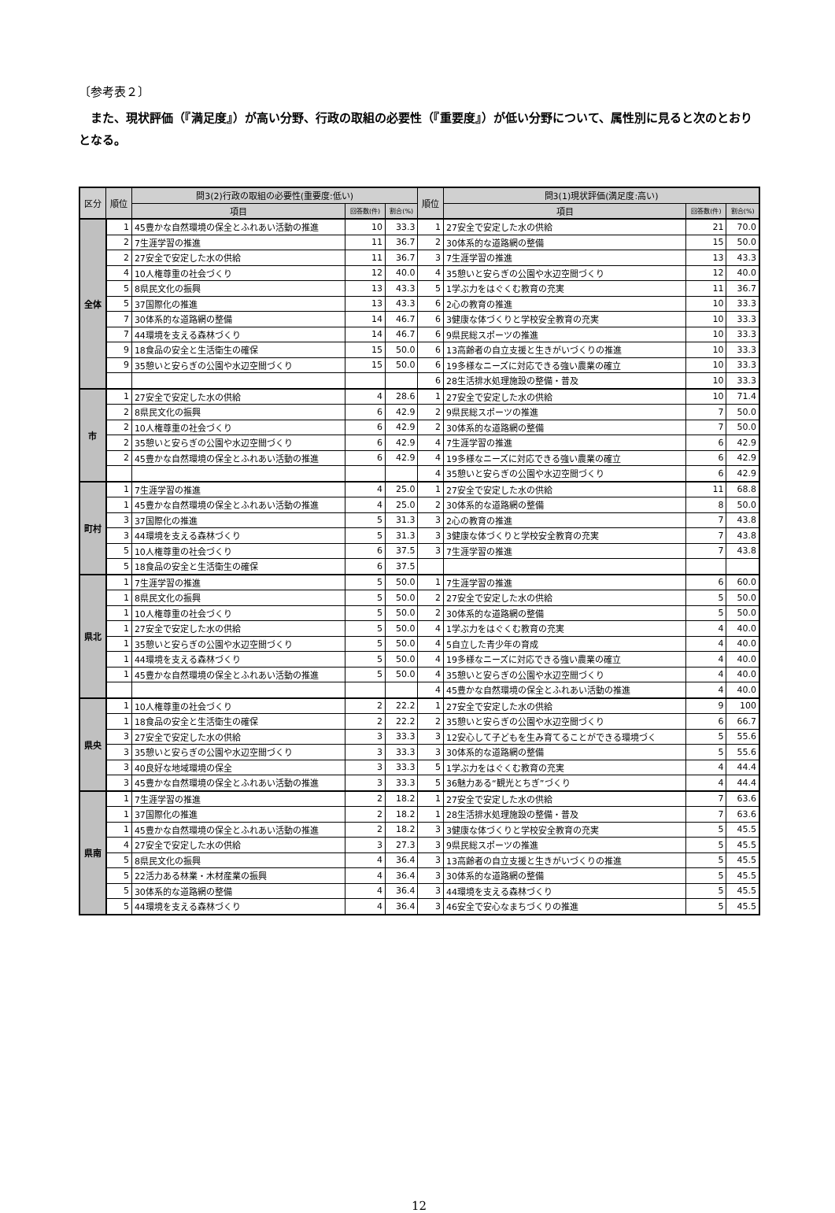〔参考表２〕
また、現状評価（『満足度』）が高い分野、行政の取組の必要性（『重要度』）が低い分野について、属性別に見ると次のとおりとなる。
| 区分 | 順位 | 問3(2)行政の取組の必要性(重要度:低い) | | | 順位 | 問3(1)現状評価(満足度:高い) | | |
| --- | --- | --- | --- | --- | --- | --- | --- | --- |
| | | 項目 | 回答数(件) | 割合(%) | | 項目 | 回答数(件) | 割合(%) |
| 全体 | 1 | 45豊かな自然環境の保全とふれあい活動の推進 | 10 | 33.3 | 1 | 27安全で安定した水の供給 | 21 | 70.0 |
| | 2 | 7生涯学習の推進 | 11 | 36.7 | 2 | 30体系的な道路網の整備 | 15 | 50.0 |
| | 2 | 27安全で安定した水の供給 | 11 | 36.7 | 3 | 7生涯学習の推進 | 13 | 43.3 |
| | 4 | 10人権尊重の社会づくり | 12 | 40.0 | 4 | 35憩いと安らぎの公園や水辺空間づくり | 12 | 40.0 |
| | 5 | 8県民文化の振興 | 13 | 43.3 | 5 | 1学ぶ力をはぐくむ教育の充実 | 11 | 36.7 |
| | 5 | 37国際化の推進 | 13 | 43.3 | 6 | 2心の教育の推進 | 10 | 33.3 |
| | 7 | 30体系的な道路網の整備 | 14 | 46.7 | 6 | 3健康な体づくりと学校安全教育の充実 | 10 | 33.3 |
| | 7 | 44環境を支える森林づくり | 14 | 46.7 | 6 | 9県民総スポーツの推進 | 10 | 33.3 |
| | 9 | 18食品の安全と生活衛生の確保 | 15 | 50.0 | 6 | 13高齢者の自立支援と生きがいづくりの推進 | 10 | 33.3 |
| | 9 | 35憩いと安らぎの公園や水辺空間づくり | 15 | 50.0 | 6 | 19多様なニーズに対応できる強い農業の確立 | 10 | 33.3 |
| | | | | | 6 | 28生活排水処理施設の整備・普及 | 10 | 33.3 |
| 市 | 1 | 27安全で安定した水の供給 | 4 | 28.6 | 1 | 27安全で安定した水の供給 | 10 | 71.4 |
| | 2 | 8県民文化の振興 | 6 | 42.9 | 2 | 9県民総スポーツの推進 | 7 | 50.0 |
| | 2 | 10人権尊重の社会づくり | 6 | 42.9 | 2 | 30体系的な道路網の整備 | 7 | 50.0 |
| | 2 | 35憩いと安らぎの公園や水辺空間づくり | 6 | 42.9 | 4 | 7生涯学習の推進 | 6 | 42.9 |
| | 2 | 45豊かな自然環境の保全とふれあい活動の推進 | 6 | 42.9 | 4 | 19多様なニーズに対応できる強い農業の確立 | 6 | 42.9 |
| | | | | | 4 | 35憩いと安らぎの公園や水辺空間づくり | 6 | 42.9 |
| 町村 | 1 | 7生涯学習の推進 | 4 | 25.0 | 1 | 27安全で安定した水の供給 | 11 | 68.8 |
| | 1 | 45豊かな自然環境の保全とふれあい活動の推進 | 4 | 25.0 | 2 | 30体系的な道路網の整備 | 8 | 50.0 |
| | 3 | 37国際化の推進 | 5 | 31.3 | 3 | 2心の教育の推進 | 7 | 43.8 |
| | 3 | 44環境を支える森林づくり | 5 | 31.3 | 3 | 3健康な体づくりと学校安全教育の充実 | 7 | 43.8 |
| | 5 | 10人権尊重の社会づくり | 6 | 37.5 | 3 | 7生涯学習の推進 | 7 | 43.8 |
| | 5 | 18食品の安全と生活衛生の確保 | 6 | 37.5 | | | | |
| 県北 | 1 | 7生涯学習の推進 | 5 | 50.0 | 1 | 7生涯学習の推進 | 6 | 60.0 |
| | 1 | 8県民文化の振興 | 5 | 50.0 | 2 | 27安全で安定した水の供給 | 5 | 50.0 |
| | 1 | 10人権尊重の社会づくり | 5 | 50.0 | 2 | 30体系的な道路網の整備 | 5 | 50.0 |
| | 1 | 27安全で安定した水の供給 | 5 | 50.0 | 4 | 1学ぶ力をはぐくむ教育の充実 | 4 | 40.0 |
| | 1 | 35憩いと安らぎの公園や水辺空間づくり | 5 | 50.0 | 4 | 5自立した青少年の育成 | 4 | 40.0 |
| | 1 | 44環境を支える森林づくり | 5 | 50.0 | 4 | 19多様なニーズに対応できる強い農業の確立 | 4 | 40.0 |
| | 1 | 45豊かな自然環境の保全とふれあい活動の推進 | 5 | 50.0 | 4 | 35憩いと安らぎの公園や水辺空間づくり | 4 | 40.0 |
| | | | | | 4 | 45豊かな自然環境の保全とふれあい活動の推進 | 4 | 40.0 |
| 県央 | 1 | 10人権尊重の社会づくり | 2 | 22.2 | 1 | 27安全で安定した水の供給 | 9 | 100 |
| | 1 | 18食品の安全と生活衛生の確保 | 2 | 22.2 | 2 | 35憩いと安らぎの公園や水辺空間づくり | 6 | 66.7 |
| | 3 | 27安全で安定した水の供給 | 3 | 33.3 | 3 | 12安心して子どもを生み育てることができる環境づく | 5 | 55.6 |
| | 3 | 35憩いと安らぎの公園や水辺空間づくり | 3 | 33.3 | 3 | 30体系的な道路網の整備 | 5 | 55.6 |
| | 3 | 40良好な地域環境の保全 | 3 | 33.3 | 5 | 1学ぶ力をはぐくむ教育の充実 | 4 | 44.4 |
| | 3 | 45豊かな自然環境の保全とふれあい活動の推進 | 3 | 33.3 | 5 | 36魅力ある“観光とちぎ”づくり | 4 | 44.4 |
| 県南 | 1 | 7生涯学習の推進 | 2 | 18.2 | 1 | 27安全で安定した水の供給 | 7 | 63.6 |
| | 1 | 37国際化の推進 | 2 | 18.2 | 1 | 28生活排水処理施設の整備・普及 | 7 | 63.6 |
| | 1 | 45豊かな自然環境の保全とふれあい活動の推進 | 2 | 18.2 | 3 | 3健康な体づくりと学校安全教育の充実 | 5 | 45.5 |
| | 4 | 27安全で安定した水の供給 | 3 | 27.3 | 3 | 9県民総スポーツの推進 | 5 | 45.5 |
| | 5 | 8県民文化の振興 | 4 | 36.4 | 3 | 13高齢者の自立支援と生きがいづくりの推進 | 5 | 45.5 |
| | 5 | 22活力ある林業・木材産業の振興 | 4 | 36.4 | 3 | 30体系的な道路網の整備 | 5 | 45.5 |
| | 5 | 30体系的な道路網の整備 | 4 | 36.4 | 3 | 44環境を支える森林づくり | 5 | 45.5 |
| | 5 | 44環境を支える森林づくり | 4 | 36.4 | 3 | 46安全で安心なまちづくりの推進 | 5 | 45.5 |
12